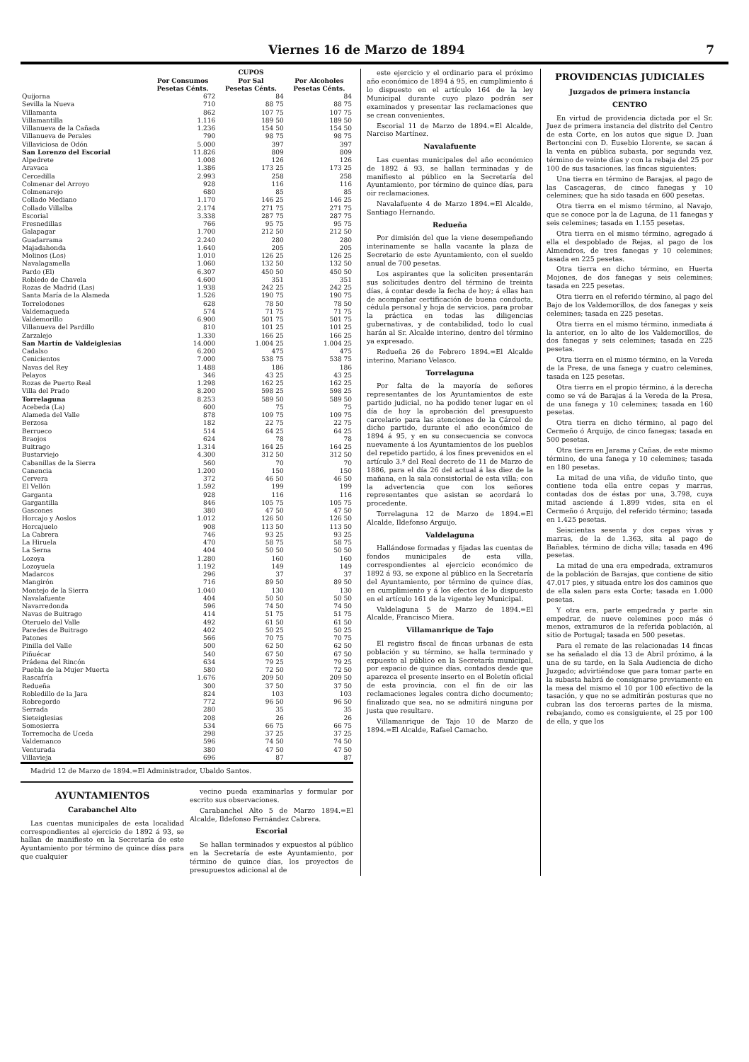Viernes 16 de Marzo de 1894 7
| | CUPOS | | |
| --- | --- | --- | --- |
| | Por Consumos Pesetas Cénts. | Por Sal Pesetas Cénts. | Por Alcoholes Pesetas Cénts. |
| Quijorna | 672 | 84 | 84 |
| Sevilla la Nueva | 710 | 88 75 | 88 75 |
| Villamanta | 862 | 107 75 | 107 75 |
| Villamantilla | 1.116 | 189 50 | 189 50 |
| Villanueva de la Cañada | 1.236 | 154 50 | 154 50 |
| Villanueva de Perales | 790 | 98 75 | 98 75 |
| Villaviciosa de Odón | 5.000 | 397 | 397 |
| San Lorenzo del Escorial | 11.826 | 809 | 809 |
| Alpedrete | 1.008 | 126 | 126 |
| Aravaca | 1.386 | 173 25 | 173 25 |
| Cercedilla | 2.993 | 258 | 258 |
| Colmenar del Arroyo | 928 | 116 | 116 |
| Colmenarejo | 680 | 85 | 85 |
| Collado Mediano | 1.170 | 146 25 | 146 25 |
| Collado Villalba | 2.174 | 271 75 | 271 75 |
| Escorial | 3.338 | 287 75 | 287 75 |
| Fresnedillas | 766 | 95 75 | 95 75 |
| Galapagar | 1.700 | 212 50 | 212 50 |
| Guadarrama | 2.240 | 280 | 280 |
| Majadahonda | 1.640 | 205 | 205 |
| Molinos (Los) | 1.010 | 126 25 | 126 25 |
| Navalagamella | 1.060 | 132 50 | 132 50 |
| Pardo (El) | 6.307 | 450 50 | 450 50 |
| Robledo de Chavela | 4.600 | 351 | 351 |
| Rozas de Madrid (Las) | 1.938 | 242 25 | 242 25 |
| Santa María de la Alameda | 1.526 | 190 75 | 190 75 |
| Torrelodones | 628 | 78 50 | 78 50 |
| Valdemaqueda | 574 | 71 75 | 71 75 |
| Valdemorillo | 6.900 | 501 75 | 501 75 |
| Villanueva del Pardillo | 810 | 101 25 | 101 25 |
| Zarzalejo | 1.330 | 166 25 | 166 25 |
| San Martín de Valdeiglesias | 14.000 | 1.004 25 | 1.004 25 |
| Cadalso | 6.200 | 475 | 475 |
| Cenicientos | 7.000 | 538 75 | 538 75 |
| Navas del Rey | 1.488 | 186 | 186 |
| Pelayos | 346 | 43 25 | 43 25 |
| Rozas de Puerto Real | 1.298 | 162 25 | 162 25 |
| Villa del Prado | 8.200 | 598 25 | 598 25 |
| Torrelaguna | 8.253 | 589 50 | 589 50 |
| Acebeda (La) | 600 | 75 | 75 |
| Alameda del Valle | 878 | 109 75 | 109 75 |
| Berzosa | 182 | 22 75 | 22 75 |
| Berrueco | 514 | 64 25 | 64 25 |
| Braojos | 624 | 78 | 78 |
| Buitrago | 1.314 | 164 25 | 164 25 |
| Bustarviejo | 4.300 | 312 50 | 312 50 |
| Cabanillas de la Sierra | 560 | 70 | 70 |
| Canencia | 1.200 | 150 | 150 |
| Cervera | 372 | 46 50 | 46 50 |
| El Vellón | 1.592 | 199 | 199 |
| Garganta | 928 | 116 | 116 |
| Gargantilla | 846 | 105 75 | 105 75 |
| Gascones | 380 | 47 50 | 47 50 |
| Horcajo y Aoslos | 1.012 | 126 50 | 126 50 |
| Horcajuelo | 908 | 113 50 | 113 50 |
| La Cabrera | 746 | 93 25 | 93 25 |
| La Hiruela | 470 | 58 75 | 58 75 |
| La Serna | 404 | 50 50 | 50 50 |
| Lozoya | 1.280 | 160 | 160 |
| Lozoyuela | 1.192 | 149 | 149 |
| Madarcos | 296 | 37 | 37 |
| Mangirón | 716 | 89 50 | 89 50 |
| Montejo de la Sierra | 1.040 | 130 | 130 |
| Navalafuente | 404 | 50 50 | 50 50 |
| Navarredonda | 596 | 74 50 | 74 50 |
| Navas de Buitrago | 414 | 51 75 | 51 75 |
| Oteruelo del Valle | 492 | 61 50 | 61 50 |
| Paredes de Buitrago | 402 | 50 25 | 50 25 |
| Patones | 566 | 70 75 | 70 75 |
| Pinilla del Valle | 500 | 62 50 | 62 50 |
| Piñuécar | 540 | 67 50 | 67 50 |
| Prádena del Rincón | 634 | 79 25 | 79 25 |
| Puebla de la Mujer Muerta | 580 | 72 50 | 72 50 |
| Rascafría | 1.676 | 209 50 | 209 50 |
| Redueña | 300 | 37 50 | 37 50 |
| Robledillo de la Jara | 824 | 103 | 103 |
| Robregordo | 772 | 96 50 | 96 50 |
| Serrada | 280 | 35 | 35 |
| Sieteiglesias | 208 | 26 | 26 |
| Somosierra | 534 | 66 75 | 66 75 |
| Torremocha de Uceda | 298 | 37 25 | 37 25 |
| Valdemanco | 596 | 74 50 | 74 50 |
| Venturada | 380 | 47 50 | 47 50 |
| Villavieja | 696 | 87 | 87 |
Madrid 12 de Marzo de 1894.=El Administrador, Ubaldo Santos.
AYUNTAMIENTOS
Carabanchel Alto
Las cuentas municipales de esta localidad correspondientes al ejercicio de 1892 á 93, se hallan de manifiesto en la Secretaría de este Ayuntamiento por término de quince días para que cualquier
vecino pueda examinarlas y formular por escrito sus observaciones.
Carabanchel Alto 5 de Marzo 1894.=El Alcalde, Ildefonso Fernández Cabrera.
Escorial
Se hallan terminados y expuestos al público en la Secretaría de este Ayuntamiento, por término de quince días, los proyectos de presupuestos adicional al de
este ejercicio y el ordinario para el próximo año económico de 1894 á 95, en cumplimiento á lo dispuesto en el artículo 164 de la ley Municipal durante cuyo plazo podrán ser examinados y presentar las reclamaciones que se crean convenientes.
Escorial 11 de Marzo de 1894.=El Alcalde, Narciso Martínez.
Navalafuente
Las cuentas municipales del año económico de 1892 á 93, se hallan terminadas y de manifiesto al público en la Secretaría del Ayuntamiento, por término de quince días, para oir reclamaciones.
Navalafuente 4 de Marzo 1894.=El Alcalde, Santiago Hernando.
Redueña
Por dimisión del que la viene desempeñando interinamente se halla vacante la plaza de Secretario de este Ayuntamiento, con el sueldo anual de 700 pesetas.
Los aspirantes que la soliciten presentarán sus solicitudes dentro del término de treinta días, á contar desde la fecha de hoy; á ellas han de acompañar certificación de buena conducta, cédula personal y hoja de servicios, para probar la práctica en todas las diligencias gubernativas, y de contabilidad, todo lo cual harán al Sr. Alcalde interino, dentro del término ya expresado.
Redueña 26 de Febrero 1894.=El Alcalde interino, Mariano Velasco.
Torrelaguna
Por falta de la mayoría de señores representantes de los Ayuntamientos de este partido judicial, no ha podido tener lugar en el día de hoy la aprobación del presupuesto carcelario para las atenciones de la Cárcel de dicho partido, durante el año económico de 1894 á 95, y en su consecuencia se convoca nuevamente á los Ayuntamientos de los pueblos del repetido partido, á los fines prevenidos en el artículo 3.º del Real decreto de 11 de Marzo de 1886, para el día 26 del actual á las diez de la mañana, en la sala consistorial de esta villa; con la advertencia que con los señores representantes que asistan se acordará lo procedente.
Torrelaguna 12 de Marzo de 1894.=El Alcalde, Ildefonso Arguijo.
Valdelaguna
Hallándose formadas y fijadas las cuentas de fondos municipales de esta villa, correspondientes al ejercicio económico de 1892 á 93, se expone al público en la Secretaría del Ayuntamiento, por término de quince días, en cumplimiento y á los efectos de lo dispuesto en el artículo 161 de la vigente ley Municipal.
Valdelaguna 5 de Marzo de 1894.=El Alcalde, Francisco Miera.
Villamanrique de Tajo
El registro fiscal de fincas urbanas de esta población y su término, se halla terminado y expuesto al público en la Secretaría municipal, por espacio de quince días, contados desde que aparezca el presente inserto en el Boletín oficial de esta provincia, con el fin de oir las reclamaciones legales contra dicho documento; finalizado que sea, no se admitirá ninguna por justa que resultare.
Villamanrique de Tajo 10 de Marzo de 1894.=El Alcalde, Rafael Camacho.
PROVIDENCIAS JUDICIALES
Juzgados de primera instancia
CENTRO
En virtud de providencia dictada por el Sr. Juez de primera instancia del distrito del Centro de esta Corte, en los autos que sigue D. Juan Bertoncini con D. Eusebio Llorente, se sacan á la venta en pública subasta, por segunda vez, término de veinte días y con la rebaja del 25 por 100 de sus tasaciones, las fincas siguientes:
Una tierra en término de Barajas, al pago de las Cascageras, de cinco fanegas y 10 celemines; que ha sido tasada en 600 pesetas.
Otra tierra en el mismo término, al Navajo, que se conoce por la de Laguna, de 11 fanegas y seis celemines; tasada en 1.155 pesetas.
Otra tierra en el mismo término, agregado á ella el despoblado de Rejas, al pago de los Almendros, de tres fanegas y 10 celemines; tasada en 225 pesetas.
Otra tierra en dicho término, en Huerta Mojones, de dos fanegas y seis celemines; tasada en 225 pesetas.
Otra tierra en el referido término, al pago del Bajo de los Valdemorillos, de dos fanegas y seis celemines; tasada en 225 pesetas.
Otra tierra en el mismo término, inmediata á la anterior, en lo alto de los Valdemorillos, de dos fanegas y seis celemines; tasada en 225 pesetas.
Otra tierra en el mismo término, en la Vereda de la Presa, de una fanega y cuatro celemines, tasada en 125 pesetas.
Otra tierra en el propio término, á la derecha como se vá de Barajas á la Vereda de la Presa, de una fanega y 10 celemines; tasada en 160 pesetas.
Otra tierra en dicho término, al pago del Cermeño ó Arquijo, de cinco fanegas; tasada en 500 pesetas.
Otra tierra en Jarama y Cañas, de este mismo término, de una fanega y 10 celemines; tasada en 180 pesetas.
La mitad de una viña, de viduño tinto, que contiene toda ella entre cepas y marras, contadas dos de éstas por una, 3.798, cuya mitad asciende á 1.899 vides, sita en el Cermeño ó Arquijo, del referido término; tasada en 1.425 pesetas.
Seiscientas sesenta y dos cepas vivas y marras, de la de 1.363, sita al pago de Bañables, término de dicha villa; tasada en 496 pesetas.
La mitad de una era empedrada, extramuros de la población de Barajas, que contiene de sitio 47.017 pies, y situada entre los dos caminos que de ella salen para esta Corte; tasada en 1.000 pesetas.
Y otra era, parte empedrada y parte sin empedrar, de nueve celemines poco más ó menos, extramuros de la referida población, al sitio de Portugal; tasada en 500 pesetas.
Para el remate de las relacionadas 14 fincas se ha señalado el día 13 de Abril próximo, á la una de su tarde, en la Sala Audiencia de dicho Juzgado; advirtiéndose que para tomar parte en la subasta habrá de consignarse previamente en la mesa del mismo el 10 por 100 efectivo de la tasación, y que no se admitirán posturas que no cubran las dos terceras partes de la misma, rebajando, como es consiguiente, el 25 por 100 de ella, y que los